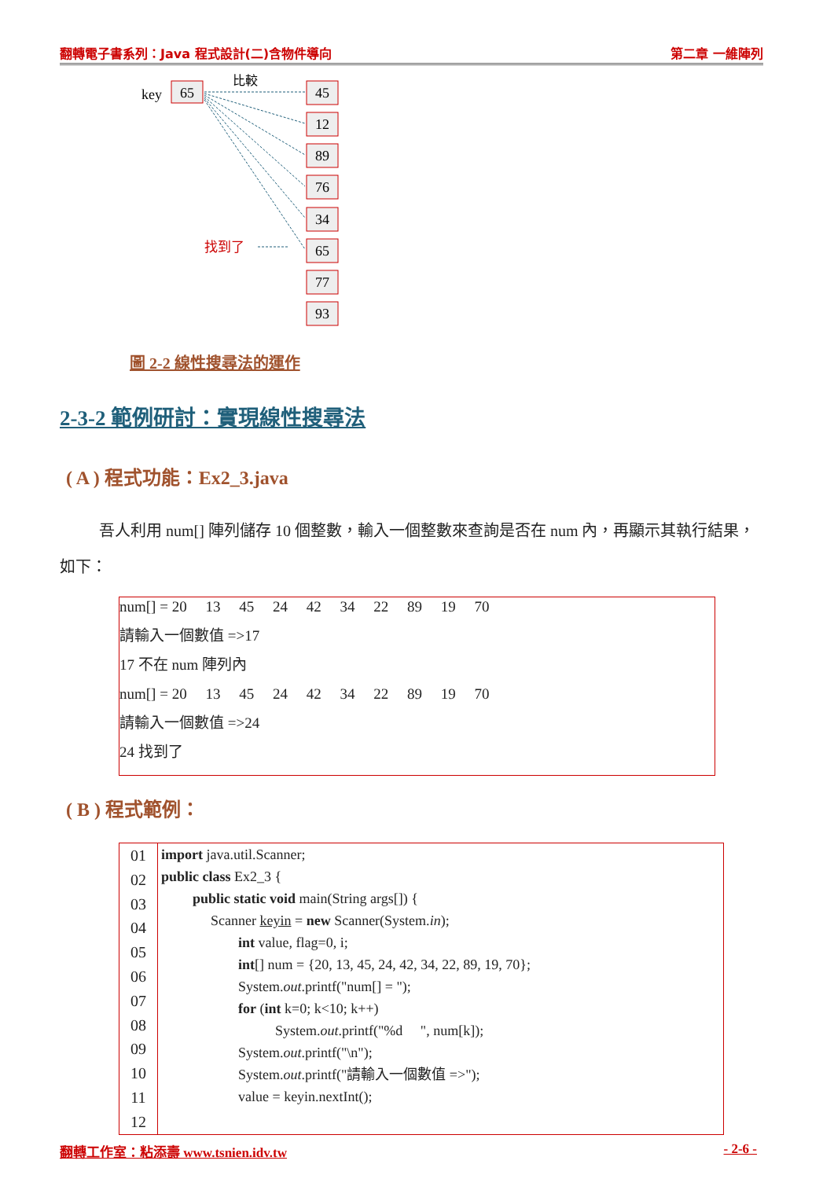翻轉電子書系列：Java 程式設計(二)含物件導向 第二章 一維陣列
key
65
比較
45
12
89
76
34
65
77
93
找到了
圖 2-2 線性搜尋法的運作
2-3-2 範例研討：實現線性搜尋法
( A ) 程式功能：Ex2_3.java
吾人利用 num[] 陣列儲存 10 個整數，輸入一個整數來查詢是否在 num 內，再顯示其執行結果，如下：
num[] = 20 13 45 24 42 34 22 89 19 70
請輸入一個數值 =>17
17 不在 num 陣列內
num[] = 20 13 45 24 42 34 22 89 19 70
請輸入一個數值 =>24
24 找到了
( B ) 程式範例：
| 01 02 03 04 05 06 07 08 09 10 11 12 | import java.util.Scanner; public class Ex2_3 { public static void main(String args[]) { Scanner keyin = new Scanner(System. in ); int value, flag=0, i; int [] num = {20, 13, 45, 24, 42, 34, 22, 89, 19, 70}; System. out .printf("num[] = "); for ( int k=0; k<10; k++) System. out .printf("%d ", num[k]); System. out .printf("\n"); System. out .printf("請輸入一個數值 =>"); value = keyin.nextInt(); |
翻轉工作室：粘添壽 www.tsnien.idv.tw - 2-6 -